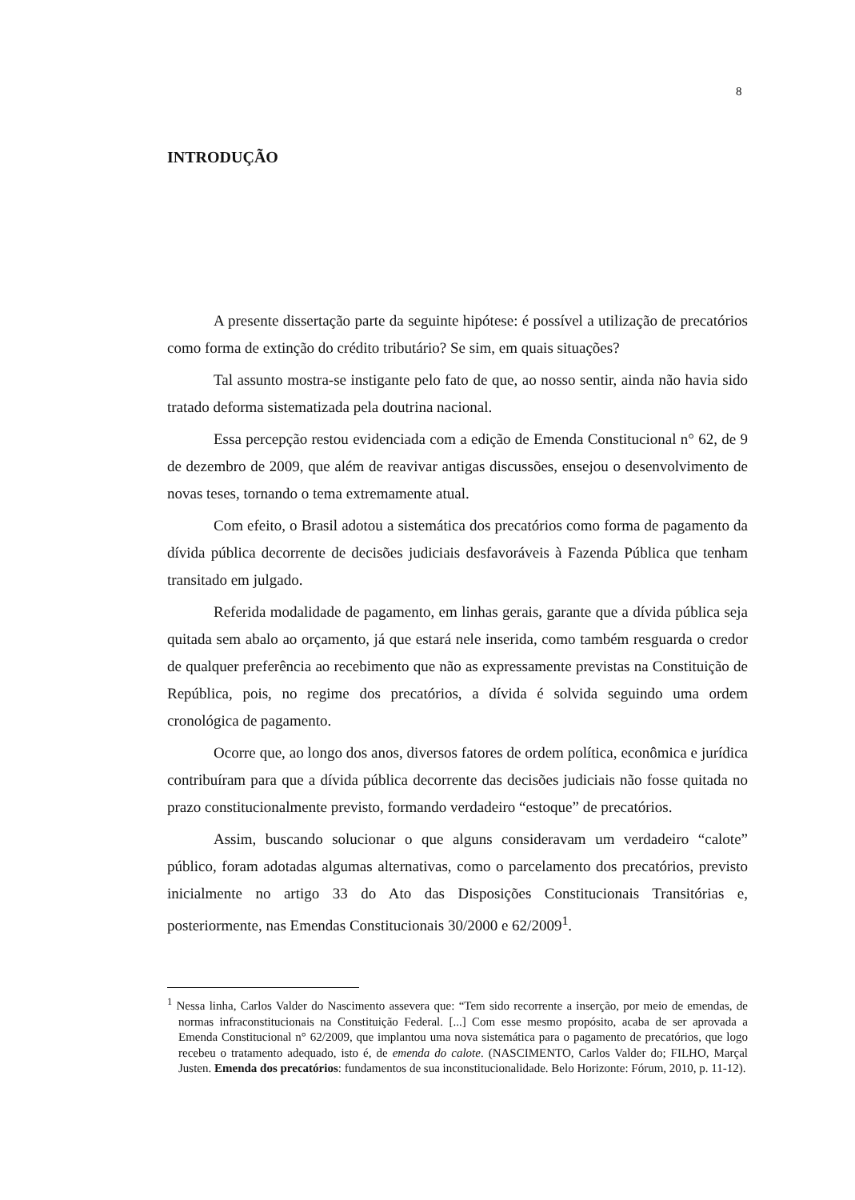8
INTRODUÇÃO
A presente dissertação parte da seguinte hipótese: é possível a utilização de precatórios como forma de extinção do crédito tributário? Se sim, em quais situações?
Tal assunto mostra-se instigante pelo fato de que, ao nosso sentir, ainda não havia sido tratado deforma sistematizada pela doutrina nacional.
Essa percepção restou evidenciada com a edição de Emenda Constitucional n° 62, de 9 de dezembro de 2009, que além de reavivar antigas discussões, ensejou o desenvolvimento de novas teses, tornando o tema extremamente atual.
Com efeito, o Brasil adotou a sistemática dos precatórios como forma de pagamento da dívida pública decorrente de decisões judiciais desfavoráveis à Fazenda Pública que tenham transitado em julgado.
Referida modalidade de pagamento, em linhas gerais, garante que a dívida pública seja quitada sem abalo ao orçamento, já que estará nele inserida, como também resguarda o credor de qualquer preferência ao recebimento que não as expressamente previstas na Constituição de República, pois, no regime dos precatórios, a dívida é solvida seguindo uma ordem cronológica de pagamento.
Ocorre que, ao longo dos anos, diversos fatores de ordem política, econômica e jurídica contribuíram para que a dívida pública decorrente das decisões judiciais não fosse quitada no prazo constitucionalmente previsto, formando verdadeiro “estoque” de precatórios.
Assim, buscando solucionar o que alguns consideravam um verdadeiro “calote” público, foram adotadas algumas alternativas, como o parcelamento dos precatórios, previsto inicialmente no artigo 33 do Ato das Disposições Constitucionais Transitórias e, posteriormente, nas Emendas Constitucionais 30/2000 e 62/2009<sup>1</sup>.
<sup>1</sup> Nessa linha, Carlos Valder do Nascimento assevera que: “Tem sido recorrente a inserção, por meio de emendas, de normas infraconstitucionais na Constituição Federal. [...] Com esse mesmo propósito, acaba de ser aprovada a Emenda Constitucional n° 62/2009, que implantou uma nova sistemática para o pagamento de precatórios, que logo recebeu o tratamento adequado, isto é, de emenda do calote. (NASCIMENTO, Carlos Valder do; FILHO, Marçal Justen. Emenda dos precatórios: fundamentos de sua inconstitucionalidade. Belo Horizonte: Fórum, 2010, p. 11-12).